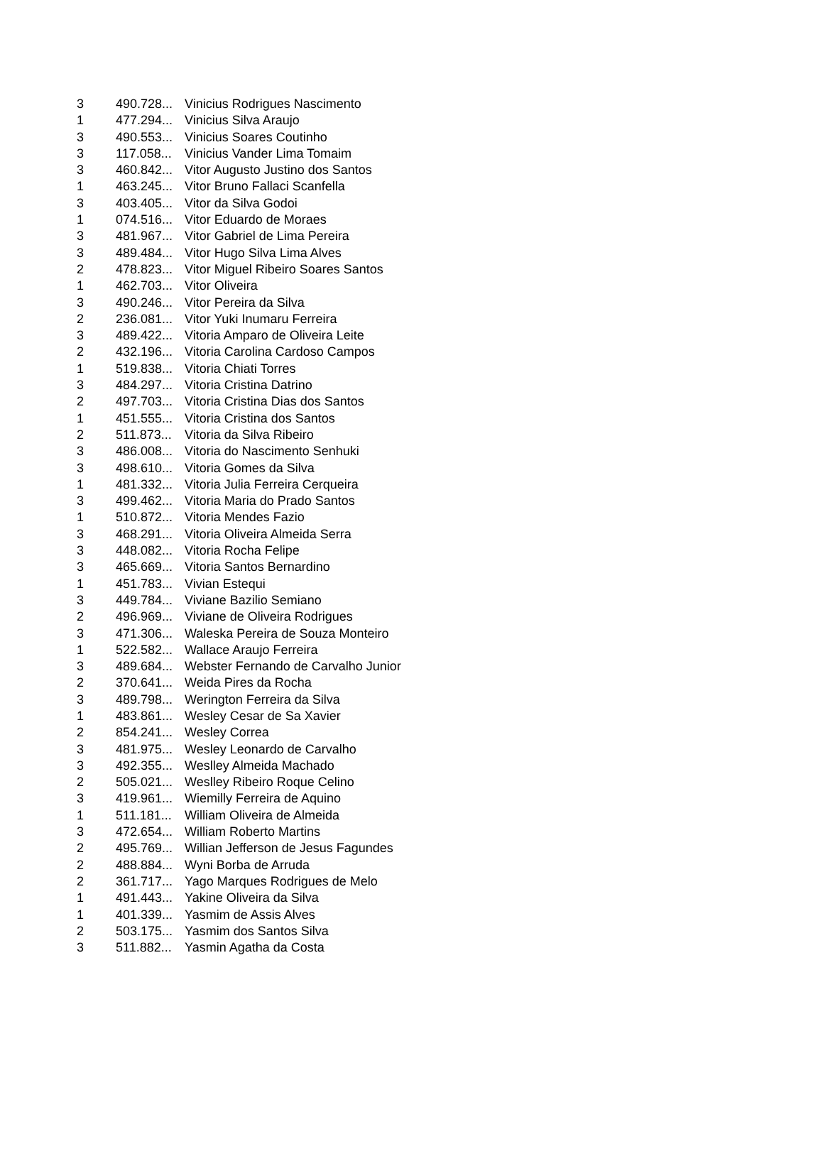| 3 | 490.728... | Vinicius Rodrigues Nascimento |
| 1 | 477.294... | Vinicius Silva Araujo |
| 3 | 490.553... | Vinicius Soares Coutinho |
| 3 | 117.058... | Vinicius Vander Lima Tomaim |
| 3 | 460.842... | Vitor Augusto Justino dos Santos |
| 1 | 463.245... | Vitor Bruno Fallaci Scanfella |
| 3 | 403.405... | Vitor da Silva Godoi |
| 1 | 074.516... | Vitor Eduardo de Moraes |
| 3 | 481.967... | Vitor Gabriel de Lima Pereira |
| 3 | 489.484... | Vitor Hugo Silva Lima Alves |
| 2 | 478.823... | Vitor Miguel Ribeiro Soares Santos |
| 1 | 462.703... | Vitor Oliveira |
| 3 | 490.246... | Vitor Pereira da Silva |
| 2 | 236.081... | Vitor Yuki Inumaru Ferreira |
| 3 | 489.422... | Vitoria Amparo de Oliveira Leite |
| 2 | 432.196... | Vitoria Carolina Cardoso Campos |
| 1 | 519.838... | Vitoria Chiati Torres |
| 3 | 484.297... | Vitoria Cristina Datrino |
| 2 | 497.703... | Vitoria Cristina Dias dos Santos |
| 1 | 451.555... | Vitoria Cristina dos Santos |
| 2 | 511.873... | Vitoria da Silva Ribeiro |
| 3 | 486.008... | Vitoria do Nascimento Senhuki |
| 3 | 498.610... | Vitoria Gomes da Silva |
| 1 | 481.332... | Vitoria Julia Ferreira Cerqueira |
| 3 | 499.462... | Vitoria Maria do Prado Santos |
| 1 | 510.872... | Vitoria Mendes Fazio |
| 3 | 468.291... | Vitoria Oliveira Almeida Serra |
| 3 | 448.082... | Vitoria Rocha Felipe |
| 3 | 465.669... | Vitoria Santos Bernardino |
| 1 | 451.783... | Vivian Estequi |
| 3 | 449.784... | Viviane Bazilio Semiano |
| 2 | 496.969... | Viviane de Oliveira Rodrigues |
| 3 | 471.306... | Waleska Pereira de Souza Monteiro |
| 1 | 522.582... | Wallace Araujo Ferreira |
| 3 | 489.684... | Webster Fernando de Carvalho Junior |
| 2 | 370.641... | Weida Pires da Rocha |
| 3 | 489.798... | Werington Ferreira da Silva |
| 1 | 483.861... | Wesley Cesar de Sa Xavier |
| 2 | 854.241... | Wesley Correa |
| 3 | 481.975... | Wesley Leonardo de Carvalho |
| 3 | 492.355... | Weslley Almeida Machado |
| 2 | 505.021... | Weslley Ribeiro Roque Celino |
| 3 | 419.961... | Wiemilly Ferreira de Aquino |
| 1 | 511.181... | William Oliveira de Almeida |
| 3 | 472.654... | William Roberto Martins |
| 2 | 495.769... | Willian Jefferson de Jesus Fagundes |
| 2 | 488.884... | Wyni Borba de Arruda |
| 2 | 361.717... | Yago Marques Rodrigues de Melo |
| 1 | 491.443... | Yakine Oliveira da Silva |
| 1 | 401.339... | Yasmim de Assis Alves |
| 2 | 503.175... | Yasmim dos Santos Silva |
| 3 | 511.882... | Yasmin Agatha da Costa |